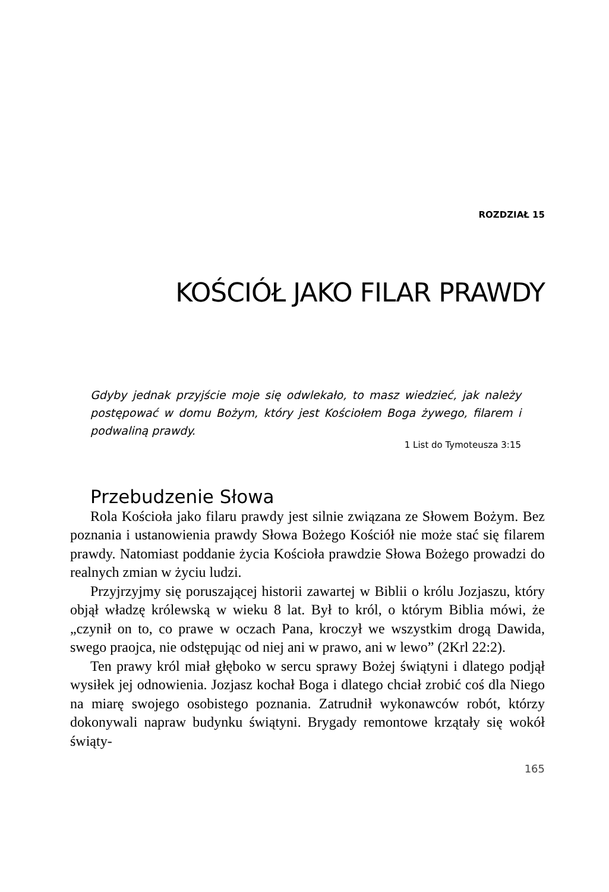ROZDZIAŁ 15
KOŚCIÓŁ JAKO FILAR PRAWDY
Gdyby jednak przyjście moje się odwlekało, to masz wiedzieć, jak należy postępować w domu Bożym, który jest Kościołem Boga żywego, filarem i podwaliną prawdy.
1 List do Tymoteusza 3:15
Przebudzenie Słowa
Rola Kościoła jako filaru prawdy jest silnie związana ze Słowem Bożym. Bez poznania i ustanowienia prawdy Słowa Bożego Kościół nie może stać się filarem prawdy. Natomiast poddanie życia Kościoła prawdzie Słowa Bożego prowadzi do realnych zmian w życiu ludzi.
Przyjrzyjmy się poruszającej historii zawartej w Biblii o królu Jozjaszu, który objął władzę królewską w wieku 8 lat. Był to król, o którym Biblia mówi, że „czynił on to, co prawe w oczach Pana, kroczył we wszystkim drogą Dawida, swego praojca, nie odstępując od niej ani w prawo, ani w lewo” (2Krl 22:2).
Ten prawy król miał głęboko w sercu sprawy Bożej świątyni i dlatego podjął wysiłek jej odnowienia. Jozjasz kochał Boga i dlatego chciał zrobić coś dla Niego na miarę swojego osobistego poznania. Zatrudnił wykonawców robót, którzy dokonywali napraw budynku świątyni. Brygady remontowe krzątały się wokół świąty-
165